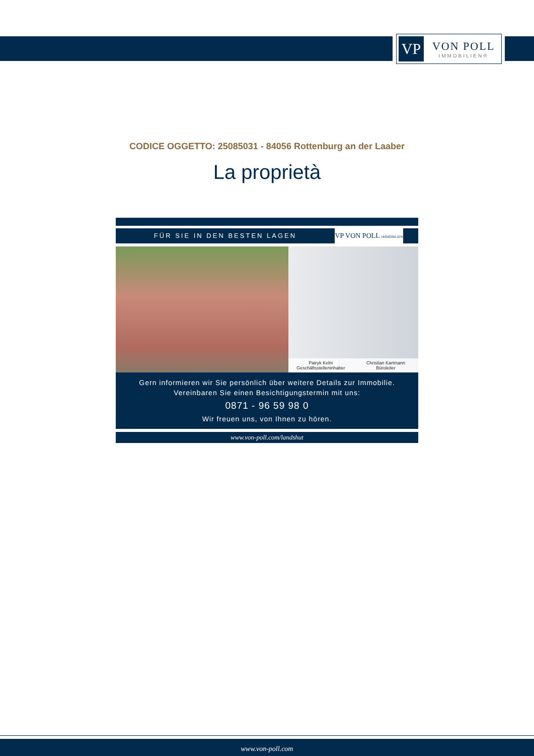VP
VON POLL
IMMOBILIEN®
CODICE OGGETTO: 25085031 - 84056 Rottenburg an der Laaber
La proprietà
FÜR SIE IN DEN BESTEN LAGEN
VP VON POLL IMMOBILIEN
Patryk Kelm
Geschäftsstelleninhaber
Christian Kartmann
Büroleiter
Gern informieren wir Sie persönlich über weitere Details zur Immobilie.
Vereinbaren Sie einen Besichtigungstermin mit uns:
0871 - 96 59 98 0
Wir freuen uns, von Ihnen zu hören.
www.von-poll.com/landshut
www.von-poll.com